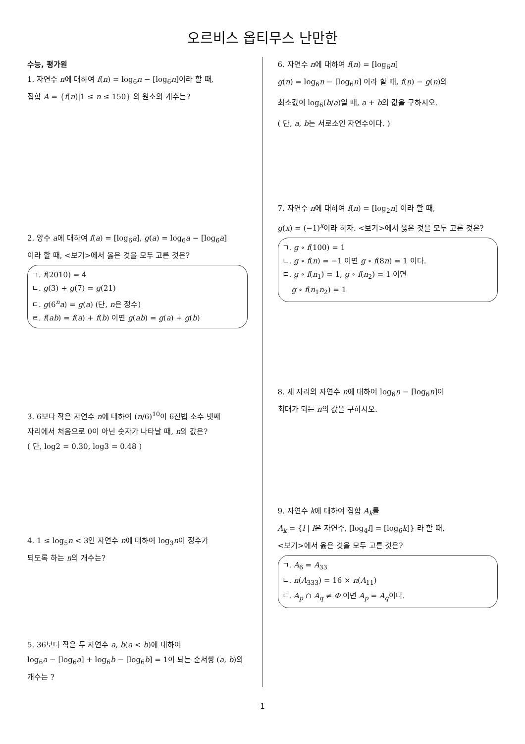오르비스 옵티무스 난만한
수능, 평가원
1. 자연수 n에 대하여 f(n) = log<sub>6</sub>n − [log<sub>6</sub>n]이라 할 때,
집합 A = {f(n)|1 ≤ n ≤ 150} 의 원소의 개수는?
2. 양수 a에 대하여 f(a) = [log<sub>6</sub>a], g(a) = log<sub>6</sub>a − [log<sub>6</sub>a]
이라 할 때, <보기>에서 옳은 것을 모두 고른 것은?
ㄱ. f(2010) = 4
ㄴ. g(3) + g(7) = g(21)
ㄷ. g(6<sup>n</sup>a) = g(a) (단, n은 정수)
ㄹ. f(ab) = f(a) + f(b) 이면 g(ab) = g(a) + g(b)
3. 6보다 작은 자연수 n에 대하여 (n/6)<sup>10</sup>이 6진법 소수 넷째
자리에서 처음으로 0이 아닌 숫자가 나타날 때, n의 값은?
( 단, log2 = 0.30, log3 = 0.48 )
4. 1 ≤ log<sub>5</sub>n < 3인 자연수 n에 대하여 log<sub>3</sub>n이 정수가
되도록 하는 n의 개수는?
5. 36보다 작은 두 자연수 a, b(a < b)에 대하여
log<sub>6</sub>a − [log<sub>6</sub>a] + log<sub>6</sub>b − [log<sub>6</sub>b] = 1이 되는 순서쌍 (a, b)의
개수는 ?
6. 자연수 n에 대하여 f(n) = [log<sub>6</sub>n]
g(n) = log<sub>6</sub>n − [log<sub>6</sub>n] 이라 할 때, f(n) − g(n)의
최소값이 log<sub>6</sub>(b/a)일 때, a + b의 값을 구하시오.
( 단, a, b는 서로소인 자연수이다. )
7. 자연수 n에 대하여 f(n) = [log<sub>2</sub>n] 이라 할 때,
g(x) = (−1)<sup>x</sup>이라 하자. <보기>에서 옳은 것을 모두 고른 것은?
ㄱ. g ∘ f(100) = 1
ㄴ. g ∘ f(n) = −1 이면 g ∘ f(8n) = 1 이다.
ㄷ. g ∘ f(n<sub>1</sub>) = 1, g ∘ f(n<sub>2</sub>) = 1 이면
g ∘ f(n<sub>1</sub>n<sub>2</sub>) = 1
8. 세 자리의 자연수 n에 대하여 log<sub>6</sub>n − [log<sub>6</sub>n]이
최대가 되는 n의 값을 구하시오.
9. 자연수 k에 대하여 집합 A<sub>k</sub>를
A<sub>k</sub> = {l | l은 자연수, [log<sub>4</sub>l] = [log<sub>6</sub>k]} 라 할 때,
<보기>에서 옳은 것을 모두 고른 것은?
ㄱ. A<sub>6</sub> = A<sub>33</sub>
ㄴ. n(A<sub>333</sub>) = 16 × n(A<sub>11</sub>)
ㄷ. A<sub>p</sub> ∩ A<sub>q</sub> ≠ Φ 이면 A<sub>p</sub> = A<sub>q</sub>이다.
1